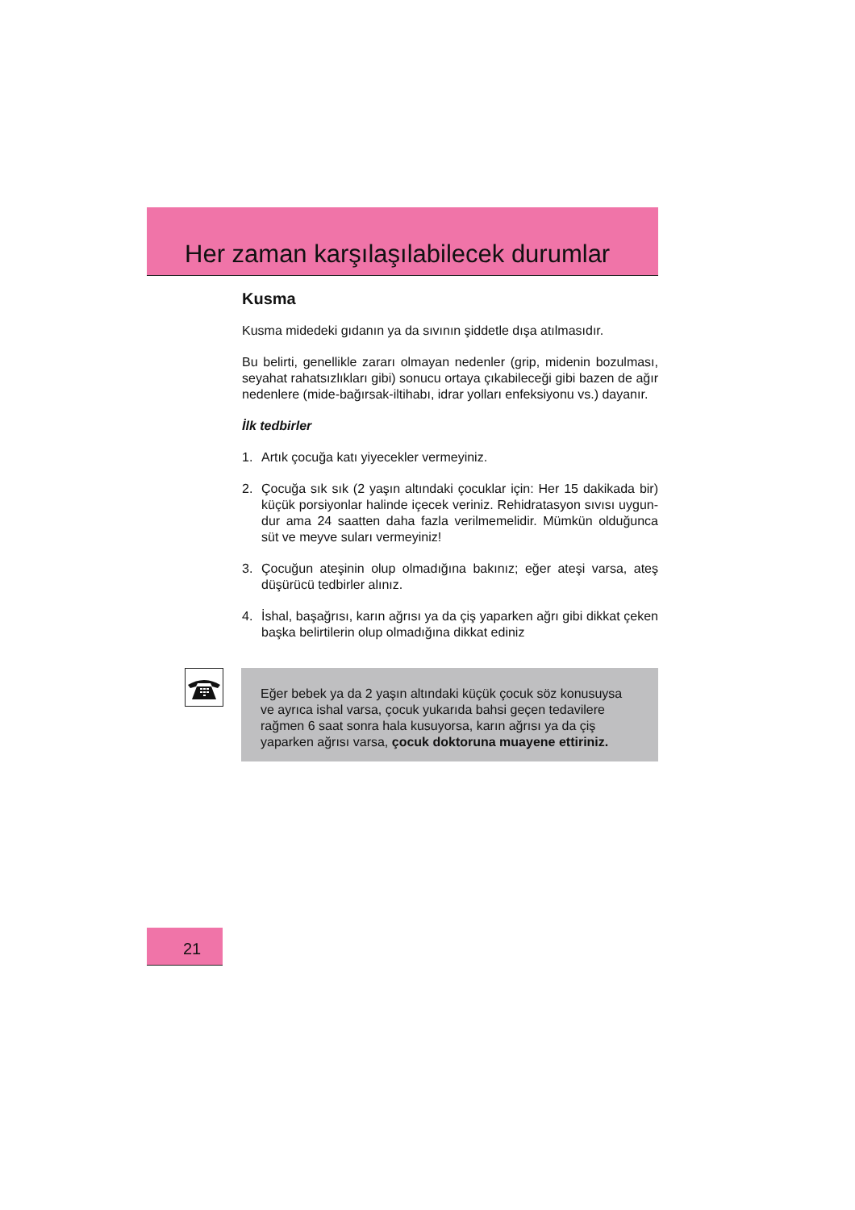Her zaman karşılaşılabilecek durumlar
Kusma
Kusma midedeki gıdanın ya da sıvının şiddetle dışa atılmasıdır.
Bu belirti, genellikle zararı olmayan nedenler (grip, midenin bozulması, seyahat rahatsızlıkları gibi) sonucu ortaya çıkabileceği gibi bazen de ağır nedenlere (mide-bağırsak-iltihabı, idrar yolları enfeksiyonu vs.) dayanır.
İlk tedbirler
1. Artık çocuğa katı yiyecekler vermeyiniz.
2. Çocuğa sık sık (2 yaşın altındaki çocuklar için: Her 15 dakikada bir) küçük porsiyonlar halinde içecek veriniz. Rehidratasyon sıvısı uygun-dur ama 24 saatten daha fazla verilmemelidir. Mümkün olduğunca süt ve meyve suları vermeyiniz!
3. Çocuğun ateşinin olup olmadığına bakınız; eğer ateşi varsa, ateş düşürücü tedbirler alınız.
4. İshal, başağrısı, karın ağrısı ya da çiş yaparken ağrı gibi dikkat çeken başka belirtilerin olup olmadığına dikkat ediniz
Eğer bebek ya da 2 yaşın altındaki küçük çocuk söz konusuysa ve ayrıca ishal varsa, çocuk yukarıda bahsi geçen tedavilere rağmen 6 saat sonra hala kusuyorsa, karın ağrısı ya da çiş yaparken ağrısı varsa, çocuk doktoruna muayene ettiriniz.
21